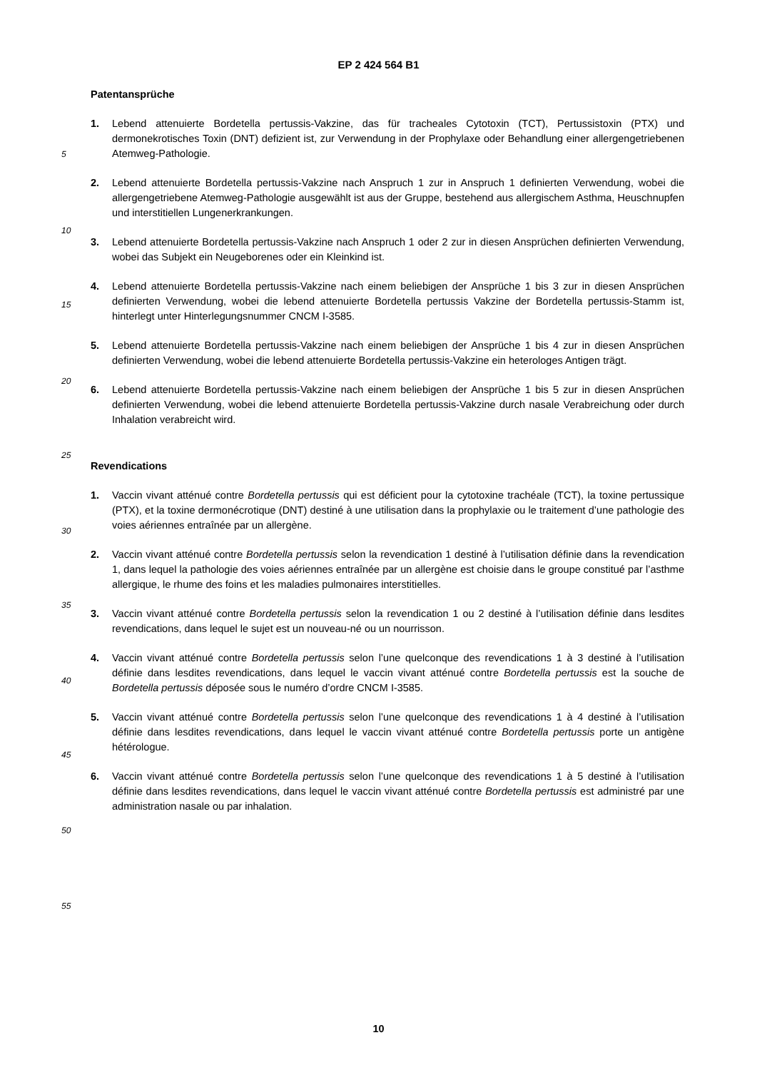EP 2 424 564 B1
Patentansprüche
1. Lebend attenuierte Bordetella pertussis-Vakzine, das für tracheales Cytotoxin (TCT), Pertussistoxin (PTX) und dermonekrotisches Toxin (DNT) defizient ist, zur Verwendung in der Prophylaxe oder Behandlung einer allergengetriebenen Atemweg-Pathologie.
2. Lebend attenuierte Bordetella pertussis-Vakzine nach Anspruch 1 zur in Anspruch 1 definierten Verwendung, wobei die allergengetriebene Atemweg-Pathologie ausgewählt ist aus der Gruppe, bestehend aus allergischem Asthma, Heuschnupfen und interstitiellen Lungenerkrankungen.
3. Lebend attenuierte Bordetella pertussis-Vakzine nach Anspruch 1 oder 2 zur in diesen Ansprüchen definierten Verwendung, wobei das Subjekt ein Neugeborenes oder ein Kleinkind ist.
4. Lebend attenuierte Bordetella pertussis-Vakzine nach einem beliebigen der Ansprüche 1 bis 3 zur in diesen Ansprüchen definierten Verwendung, wobei die lebend attenuierte Bordetella pertussis Vakzine der Bordetella pertussis-Stamm ist, hinterlegt unter Hinterlegungsnummer CNCM I-3585.
5. Lebend attenuierte Bordetella pertussis-Vakzine nach einem beliebigen der Ansprüche 1 bis 4 zur in diesen Ansprüchen definierten Verwendung, wobei die lebend attenuierte Bordetella pertussis-Vakzine ein heterologes Antigen trägt.
6. Lebend attenuierte Bordetella pertussis-Vakzine nach einem beliebigen der Ansprüche 1 bis 5 zur in diesen Ansprüchen definierten Verwendung, wobei die lebend attenuierte Bordetella pertussis-Vakzine durch nasale Verabreichung oder durch Inhalation verabreicht wird.
Revendications
1. Vaccin vivant atténué contre Bordetella pertussis qui est déficient pour la cytotoxine trachéale (TCT), la toxine pertussique (PTX), et la toxine dermonécrotique (DNT) destiné à une utilisation dans la prophylaxie ou le traitement d’une pathologie des voies aériennes entraînée par un allergène.
2. Vaccin vivant atténué contre Bordetella pertussis selon la revendication 1 destiné à l’utilisation définie dans la revendication 1, dans lequel la pathologie des voies aériennes entraînée par un allergène est choisie dans le groupe constitué par l’asthme allergique, le rhume des foins et les maladies pulmonaires interstitielles.
3. Vaccin vivant atténué contre Bordetella pertussis selon la revendication 1 ou 2 destiné à l’utilisation définie dans lesdites revendications, dans lequel le sujet est un nouveau-né ou un nourrisson.
4. Vaccin vivant atténué contre Bordetella pertussis selon l’une quelconque des revendications 1 à 3 destiné à l’utilisation définie dans lesdites revendications, dans lequel le vaccin vivant atténué contre Bordetella pertussis est la souche de Bordetella pertussis déposée sous le numéro d’ordre CNCM I-3585.
5. Vaccin vivant atténué contre Bordetella pertussis selon l’une quelconque des revendications 1 à 4 destiné à l’utilisation définie dans lesdites revendications, dans lequel le vaccin vivant atténué contre Bordetella pertussis porte un antigène hétérologue.
6. Vaccin vivant atténué contre Bordetella pertussis selon l’une quelconque des revendications 1 à 5 destiné à l’utilisation définie dans lesdites revendications, dans lequel le vaccin vivant atténué contre Bordetella pertussis est administré par une administration nasale ou par inhalation.
5
10
15
20
25
30
35
40
45
50
55
10